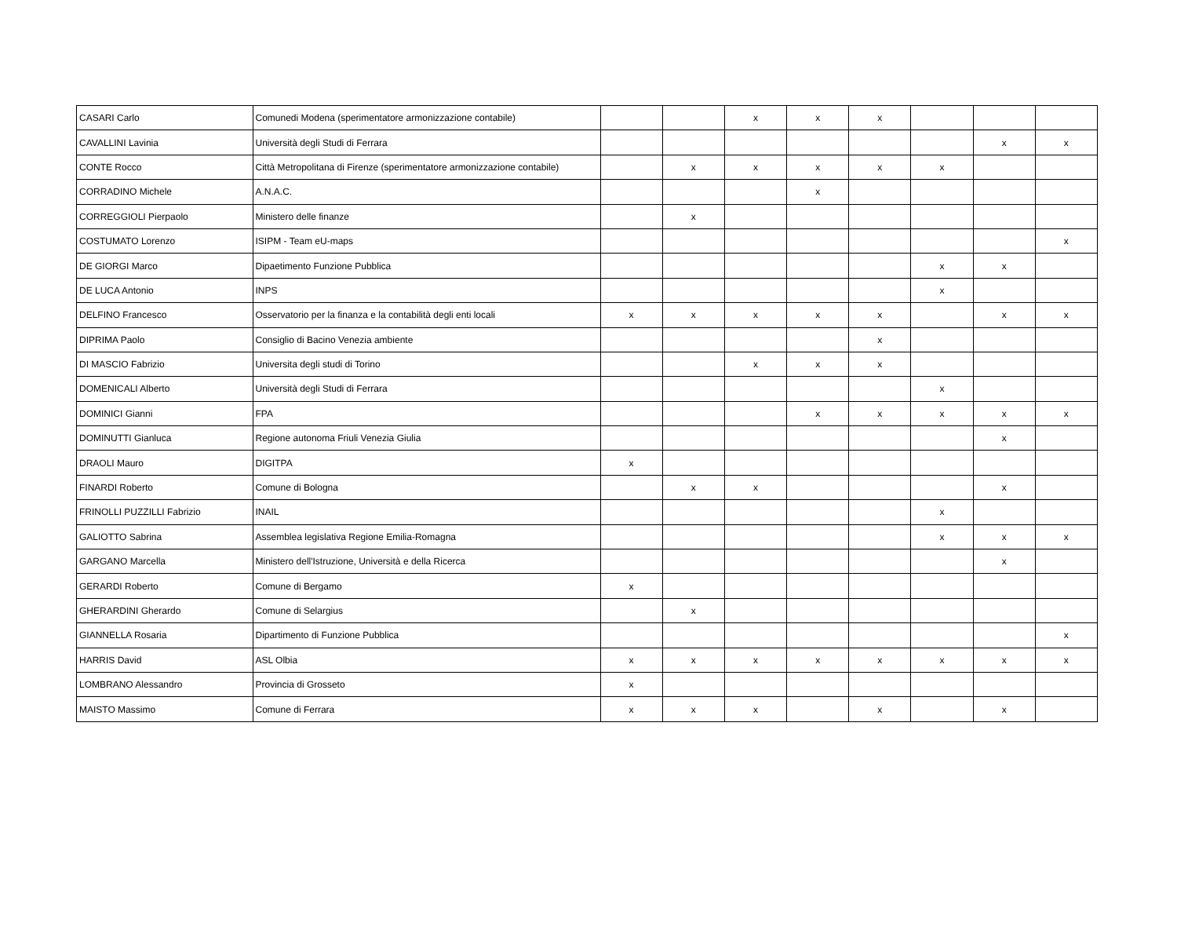| CASARI Carlo | Comunedi Modena (sperimentatore armonizzazione contabile) | | | x | x | x | | | |
| CAVALLINI Lavinia | Università degli Studi di Ferrara | | | | | | | x | x |
| CONTE Rocco | Città Metropolitana di Firenze (sperimentatore armonizzazione contabile) | | x | x | x | x | x | | |
| CORRADINO Michele | A.N.A.C. | | | | x | | | | |
| CORREGGIOLI Pierpaolo | Ministero delle finanze | | x | | | | | | |
| COSTUMATO Lorenzo | ISIPM - Team eU-maps | | | | | | | | x |
| DE GIORGI Marco | Dipaetimento Funzione Pubblica | | | | | | x | x | |
| DE LUCA Antonio | INPS | | | | | | x | | |
| DELFINO Francesco | Osservatorio per la finanza e la contabilità degli enti locali | x | x | x | x | x | | x | x |
| DIPRIMA Paolo | Consiglio di Bacino Venezia ambiente | | | | | x | | | |
| DI MASCIO Fabrizio | Universita degli studi di Torino | | | x | x | x | | | |
| DOMENICALI Alberto | Università degli Studi di Ferrara | | | | | | x | | |
| DOMINICI Gianni | FPA | | | | x | x | x | x | x |
| DOMINUTTI Gianluca | Regione autonoma Friuli Venezia Giulia | | | | | | | x | |
| DRAOLI Mauro | DIGITPA | x | | | | | | | |
| FINARDI Roberto | Comune di Bologna | | x | x | | | | x | |
| FRINOLLI PUZZILLI Fabrizio | INAIL | | | | | | x | | |
| GALIOTTO Sabrina | Assemblea legislativa Regione Emilia-Romagna | | | | | | x | x | x |
| GARGANO Marcella | Ministero dell'Istruzione, Università e della Ricerca | | | | | | | x | |
| GERARDI Roberto | Comune di Bergamo | x | | | | | | | |
| GHERARDINI Gherardo | Comune di Selargius | | x | | | | | | |
| GIANNELLA Rosaria | Dipartimento di Funzione Pubblica | | | | | | | | x |
| HARRIS David | ASL Olbia | x | x | x | x | x | x | x | x |
| LOMBRANO Alessandro | Provincia di Grosseto | x | | | | | | | |
| MAISTO Massimo | Comune di Ferrara | x | x | x | | x | | x | |